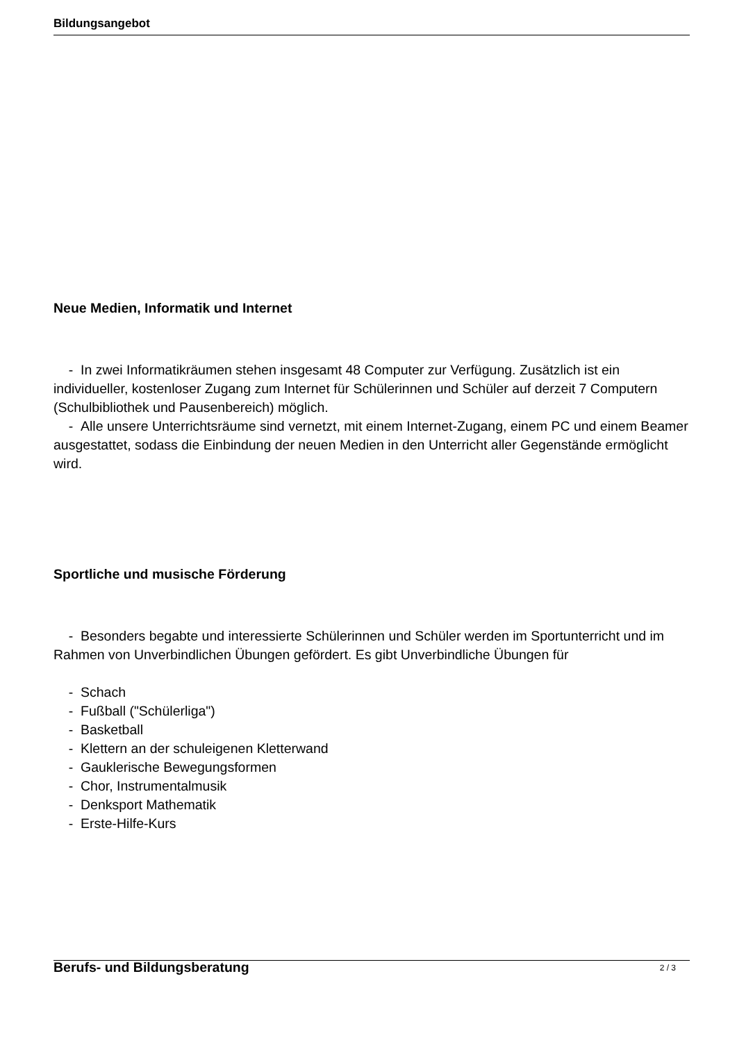Bildungsangebot
Neue Medien, Informatik und Internet
- In zwei Informatikräumen stehen insgesamt 48 Computer zur Verfügung. Zusätzlich ist ein individueller, kostenloser Zugang zum Internet für Schülerinnen und Schüler auf derzeit 7 Computern (Schulbibliothek und Pausenbereich) möglich.
- Alle unsere Unterrichtsräume sind vernetzt, mit einem Internet-Zugang, einem PC und einem Beamer ausgestattet, sodass die Einbindung der neuen Medien in den Unterricht aller Gegenstände ermöglicht wird.
Sportliche und musische Förderung
- Besonders begabte und interessierte Schülerinnen und Schüler werden im Sportunterricht und im Rahmen von Unverbindlichen Übungen gefördert. Es gibt Unverbindliche Übungen für
- Schach
- Fußball ("Schülerliga")
- Basketball
- Klettern an der schuleigenen Kletterwand
- Gauklerische Bewegungsformen
- Chor, Instrumentalmusik
- Denksport Mathematik
- Erste-Hilfe-Kurs
Berufs- und Bildungsberatung
2 / 3